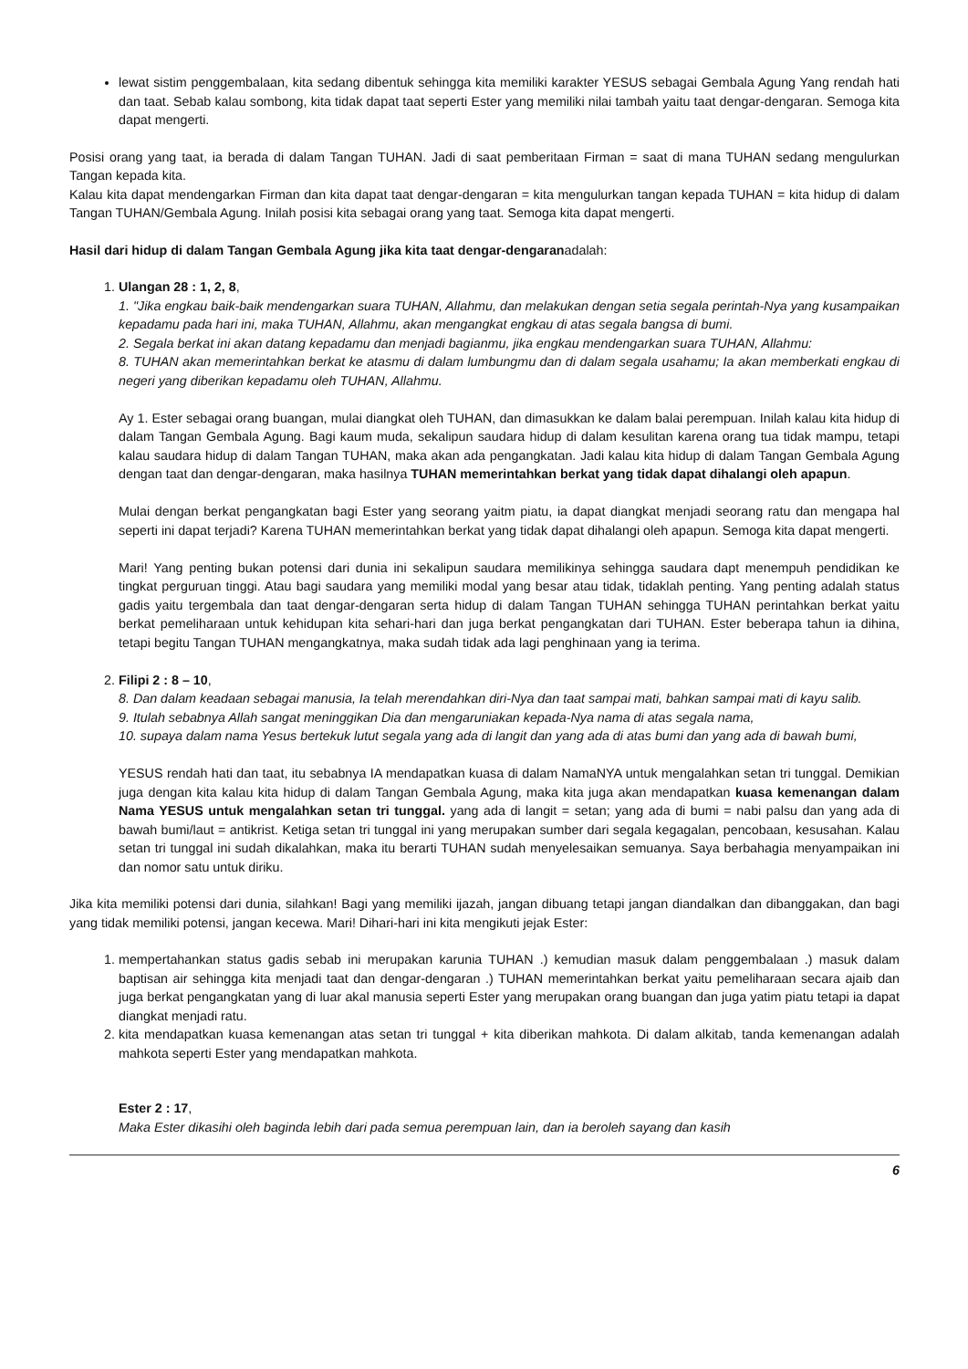lewat sistim penggembalaan, kita sedang dibentuk sehingga kita memiliki karakter YESUS sebagai Gembala Agung Yang rendah hati dan taat. Sebab kalau sombong, kita tidak dapat taat seperti Ester yang memiliki nilai tambah yaitu taat dengar-dengaran. Semoga kita dapat mengerti.
Posisi orang yang taat, ia berada di dalam Tangan TUHAN. Jadi di saat pemberitaan Firman = saat di mana TUHAN sedang mengulurkan Tangan kepada kita.
Kalau kita dapat mendengarkan Firman dan kita dapat taat dengar-dengaran = kita mengulurkan tangan kepada TUHAN = kita hidup di dalam Tangan TUHAN/Gembala Agung. Inilah posisi kita sebagai orang yang taat. Semoga kita dapat mengerti.
Hasil dari hidup di dalam Tangan Gembala Agung jika kita taat dengar-dengaranadalah:
1. Ulangan 28 : 1, 2, 8,
1. "Jika engkau baik-baik mendengarkan suara TUHAN, Allahmu, dan melakukan dengan setia segala perintah-Nya yang kusampaikan kepadamu pada hari ini, maka TUHAN, Allahmu, akan mengangkat engkau di atas segala bangsa di bumi.
2. Segala berkat ini akan datang kepadamu dan menjadi bagianmu, jika engkau mendengarkan suara TUHAN, Allahmu:
8. TUHAN akan memerintahkan berkat ke atasmu di dalam lumbungmu dan di dalam segala usahamu; Ia akan memberkati engkau di negeri yang diberikan kepadamu oleh TUHAN, Allahmu.
Ay 1. Ester sebagai orang buangan, mulai diangkat oleh TUHAN, dan dimasukkan ke dalam balai perempuan. Inilah kalau kita hidup di dalam Tangan Gembala Agung. Bagi kaum muda, sekalipun saudara hidup di dalam kesulitan karena orang tua tidak mampu, tetapi kalau saudara hidup di dalam Tangan TUHAN, maka akan ada pengangkatan. Jadi kalau kita hidup di dalam Tangan Gembala Agung dengan taat dan dengar-dengaran, maka hasilnya TUHAN memerintahkan berkat yang tidak dapat dihalangi oleh apapun.
Mulai dengan berkat pengangkatan bagi Ester yang seorang yaitm piatu, ia dapat diangkat menjadi seorang ratu dan mengapa hal seperti ini dapat terjadi? Karena TUHAN memerintahkan berkat yang tidak dapat dihalangi oleh apapun. Semoga kita dapat mengerti.
Mari! Yang penting bukan potensi dari dunia ini sekalipun saudara memilikinya sehingga saudara dapt menempuh pendidikan ke tingkat perguruan tinggi. Atau bagi saudara yang memiliki modal yang besar atau tidak, tidaklah penting. Yang penting adalah status gadis yaitu tergembala dan taat dengar-dengaran serta hidup di dalam Tangan TUHAN sehingga TUHAN perintahkan berkat yaitu berkat pemeliharaan untuk kehidupan kita sehari-hari dan juga berkat pengangkatan dari TUHAN. Ester beberapa tahun ia dihina, tetapi begitu Tangan TUHAN mengangkatnya, maka sudah tidak ada lagi penghinaan yang ia terima.
2. Filipi 2 : 8 – 10,
8. Dan dalam keadaan sebagai manusia, Ia telah merendahkan diri-Nya dan taat sampai mati, bahkan sampai mati di kayu salib.
9. Itulah sebabnya Allah sangat meninggikan Dia dan mengaruniakan kepada-Nya nama di atas segala nama,
10. supaya dalam nama Yesus bertekuk lutut segala yang ada di langit dan yang ada di atas bumi dan yang ada di bawah bumi,
YESUS rendah hati dan taat, itu sebabnya IA mendapatkan kuasa di dalam NamaNYA untuk mengalahkan setan tri tunggal. Demikian juga dengan kita kalau kita hidup di dalam Tangan Gembala Agung, maka kita juga akan mendapatkan kuasa kemenangan dalam Nama YESUS untuk mengalahkan setan tri tunggal. yang ada di langit = setan; yang ada di bumi = nabi palsu dan yang ada di bawah bumi/laut = antikrist. Ketiga setan tri tunggal ini yang merupakan sumber dari segala kegagalan, pencobaan, kesusahan. Kalau setan tri tunggal ini sudah dikalahkan, maka itu berarti TUHAN sudah menyelesaikan semuanya. Saya berbahagia menyampaikan ini dan nomor satu untuk diriku.
Jika kita memiliki potensi dari dunia, silahkan! Bagi yang memiliki ijazah, jangan dibuang tetapi jangan diandalkan dan dibanggakan, dan bagi yang tidak memiliki potensi, jangan kecewa. Mari! Dihari-hari ini kita mengikuti jejak Ester:
1. mempertahankan status gadis sebab ini merupakan karunia TUHAN .) kemudian masuk dalam penggembalaan .) masuk dalam baptisan air sehingga kita menjadi taat dan dengar-dengaran .) TUHAN memerintahkan berkat yaitu pemeliharaan secara ajaib dan juga berkat pengangkatan yang di luar akal manusia seperti Ester yang merupakan orang buangan dan juga yatim piatu tetapi ia dapat diangkat menjadi ratu.
2. kita mendapatkan kuasa kemenangan atas setan tri tunggal + kita diberikan mahkota. Di dalam alkitab, tanda kemenangan adalah mahkota seperti Ester yang mendapatkan mahkota.
Ester 2 : 17,
Maka Ester dikasihi oleh baginda lebih dari pada semua perempuan lain, dan ia beroleh sayang dan kasih
6